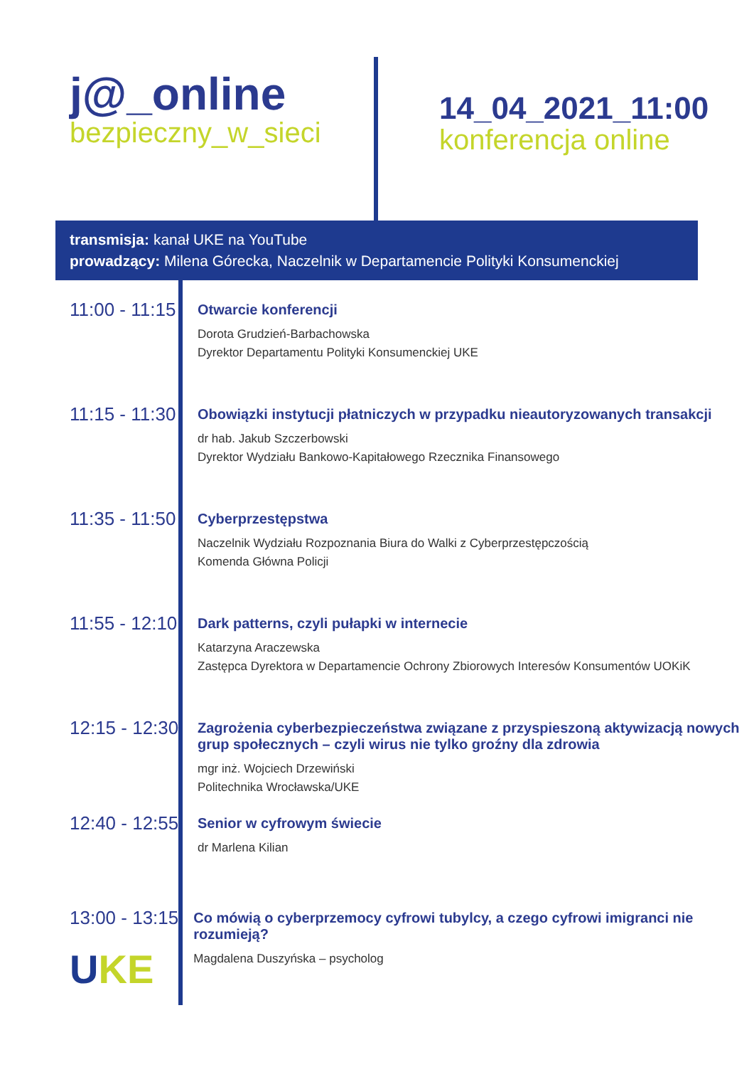j@_online
bezpieczny_w_sieci
14_04_2021_11:00
konferencja online
transmisja: kanał UKE na YouTube
prowadzący: Milena Górecka, Naczelnik w Departamencie Polityki Konsumenckiej
11:00 - 11:15
Otwarcie konferencji
Dorota Grudzień-Barbachowska
Dyrektor Departamentu Polityki Konsumenckiej UKE
11:15 - 11:30
Obowiązki instytucji płatniczych w przypadku nieautoryzowanych transakcji
dr hab. Jakub Szczerbowski
Dyrektor Wydziału Bankowo-Kapitałowego Rzecznika Finansowego
11:35 - 11:50
Cyberprzestępstwa
Naczelnik Wydziału Rozpoznania Biura do Walki z Cyberprzestępczością
Komenda Główna Policji
11:55 - 12:10
Dark patterns, czyli pułapki w internecie
Katarzyna Araczewska
Zastępca Dyrektora w Departamencie Ochrony Zbiorowych Interesów Konsumentów UOKiK
12:15 - 12:30
Zagrożenia cyberbezpieczeństwa związane z przyspieszoną aktywizacją nowych
grup społecznych – czyli wirus nie tylko groźny dla zdrowia
mgr inż. Wojciech Drzewiński
Politechnika Wrocławska/UKE
12:40 - 12:55
Senior w cyfrowym świecie
dr Marlena Kilian
13:00 - 13:15
Co mówią o cyberprzemocy cyfrowi tubylcy, a czego cyfrowi imigranci nie rozumieją?
Magdalena Duszyńska – psycholog
UKE